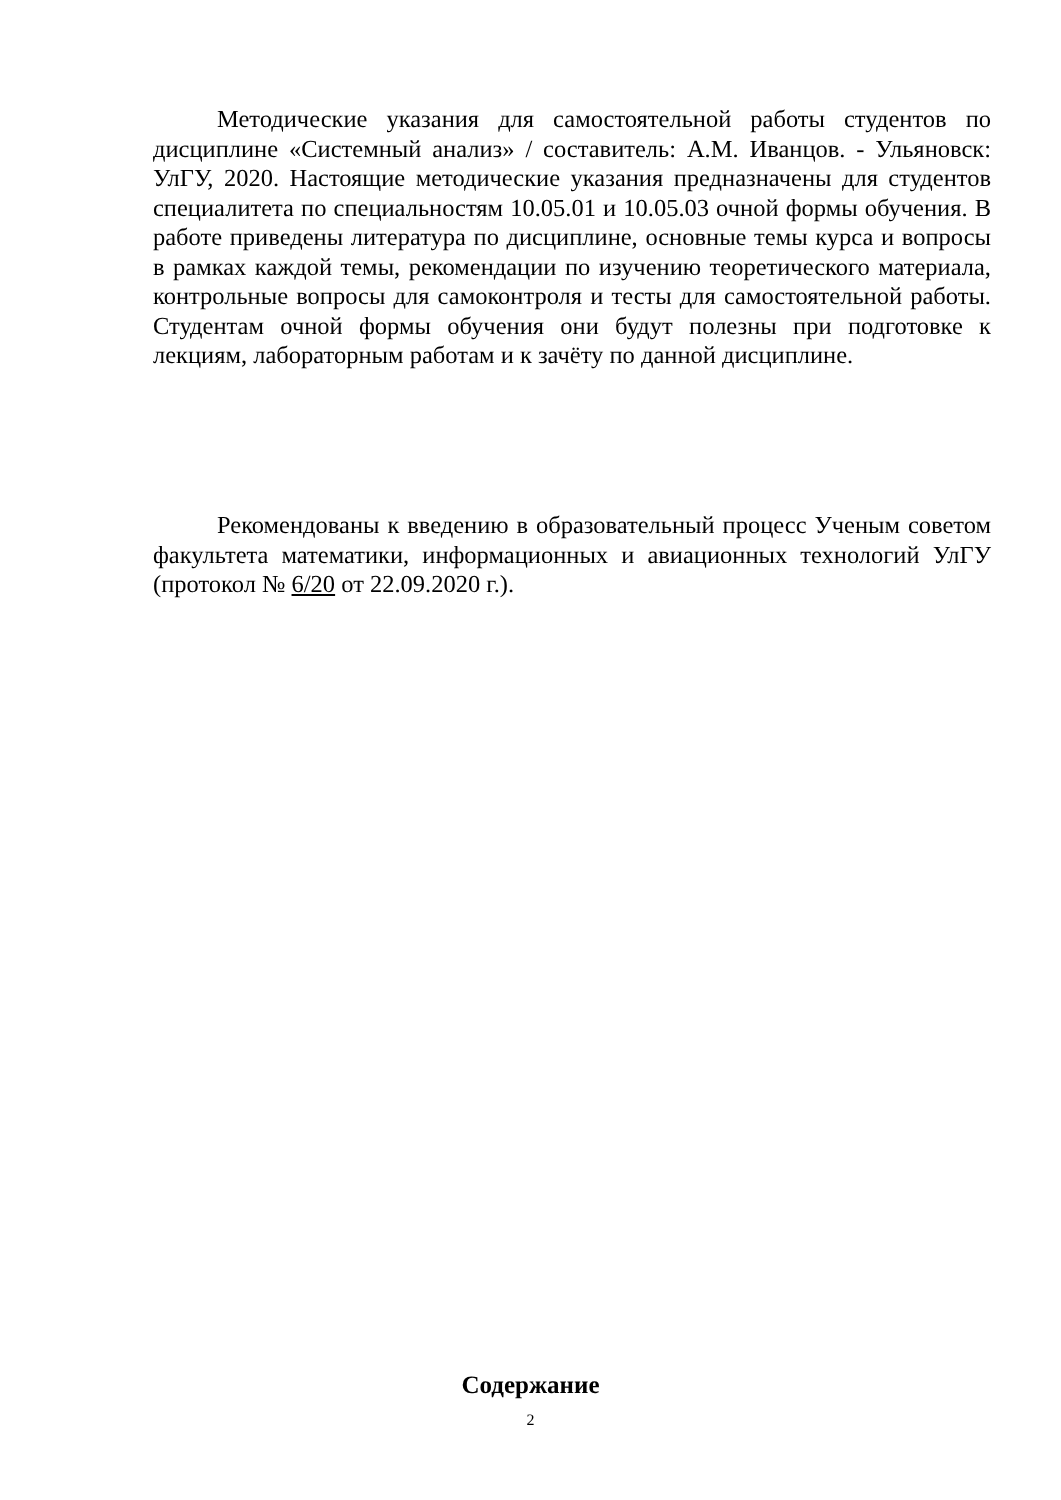Методические указания для самостоятельной работы студентов по дисциплине «Системный анализ» / составитель: А.М. Иванцов. - Ульяновск: УлГУ, 2020. Настоящие методические указания предназначены для студентов специалитета по специальностям 10.05.01 и 10.05.03 очной формы обучения. В работе приведены литература по дисциплине, основные темы курса и вопросы в рамках каждой темы, рекомендации по изучению теоретического материала, контрольные вопросы для самоконтроля и тесты для самостоятельной работы. Студентам очной формы обучения они будут полезны при подготовке к лекциям, лабораторным работам и к зачёту по данной дисциплине.
Рекомендованы к введению в образовательный процесс Ученым советом факультета математики, информационных и авиационных технологий УлГУ (протокол № 6/20 от 22.09.2020 г.).
Содержание
2